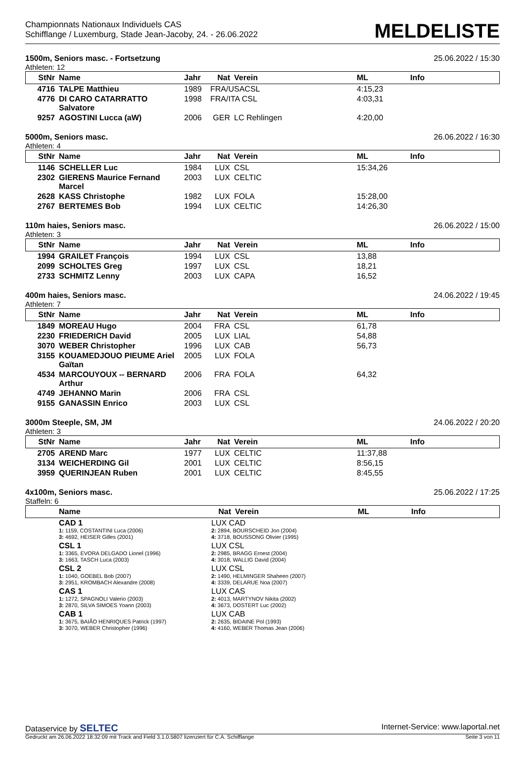Championnats Nationaux Individuels CAS
Schifflange / Luxemburg, Stade Jean-Jacoby, 24. - 26.06.2022
MELDELISTE
1500m, Seniors masc. - Fortsetzung 25.06.2022 / 15:30
Athleten: 12
| StNr | Name | Jahr | Nat | Verein | ML | Info |
| --- | --- | --- | --- | --- | --- | --- |
| 4716 | TALPE Matthieu | 1989 | FRA/USACSL | | 4:15,23 | |
| 4776 | DI CARO CATARRATTO Salvatore | 1998 | FRA/ITA CSL | | 4:03,31 | |
| 9257 | AGOSTINI Lucca (aW) | 2006 | GER | LC Rehlingen | 4:20,00 | |
5000m, Seniors masc. 26.06.2022 / 16:30
Athleten: 4
| StNr | Name | Jahr | Nat | Verein | ML | Info |
| --- | --- | --- | --- | --- | --- | --- |
| 1146 | SCHELLER Luc | 1984 | LUX | CSL | 15:34,26 | |
| 2302 | GIERENS Maurice Fernand Marcel | 2003 | LUX | CELTIC | | |
| 2628 | KASS Christophe | 1982 | LUX | FOLA | 15:28,00 | |
| 2767 | BERTEMES Bob | 1994 | LUX | CELTIC | 14:26,30 | |
110m haies, Seniors masc. 26.06.2022 / 15:00
Athleten: 3
| StNr | Name | Jahr | Nat | Verein | ML | Info |
| --- | --- | --- | --- | --- | --- | --- |
| 1994 | GRAILET François | 1994 | LUX | CSL | 13,88 | |
| 2099 | SCHOLTES Greg | 1997 | LUX | CSL | 18,21 | |
| 2733 | SCHMITZ Lenny | 2003 | LUX | CAPA | 16,52 | |
400m haies, Seniors masc. 24.06.2022 / 19:45
Athleten: 7
| StNr | Name | Jahr | Nat | Verein | ML | Info |
| --- | --- | --- | --- | --- | --- | --- |
| 1849 | MOREAU Hugo | 2004 | FRA | CSL | 61,78 | |
| 2230 | FRIEDERICH David | 2005 | LUX | LIAL | 54,88 | |
| 3070 | WEBER Christopher | 1996 | LUX | CAB | 56,73 | |
| 3155 | KOUAMEDJOUO PIEUME Ariel Gaïtan | 2005 | LUX | FOLA | | |
| 4534 | MARCOUYOUX -- BERNARD Arthur | 2006 | FRA | FOLA | 64,32 | |
| 4749 | JEHANNO Marin | 2006 | FRA | CSL | | |
| 9155 | GANASSIN Enrico | 2003 | LUX | CSL | | |
3000m Steeple, SM, JM 24.06.2022 / 20:20
Athleten: 3
| StNr | Name | Jahr | Nat | Verein | ML | Info |
| --- | --- | --- | --- | --- | --- | --- |
| 2705 | AREND Marc | 1977 | LUX | CELTIC | 11:37,88 | |
| 3134 | WEICHERDING Gil | 2001 | LUX | CELTIC | 8:56,15 | |
| 3959 | QUERINJEAN Ruben | 2001 | LUX | CELTIC | 8:45,55 | |
4x100m, Seniors masc. 25.06.2022 / 17:25
Staffeln: 6
| | Name | Nat | Verein | ML | Info |
| --- | --- | --- | --- | --- | --- |
| | CAD 1 1: 1159, COSTANTINI Luca (2006) 3: 4692, HEISER Gilles (2001) | LUX CAD 2: 2894, BOURSCHEID Jon (2004) 4: 3718, BOUSSONG Olivier (1995) | | | |
| | CSL 1 1: 3365, EVORA DELGADO Lionel (1996) 3: 1663, TASCH Luca (2003) | LUX CSL 2: 2985, BRAGG Ernest (2004) 4: 3018, WALLIG David (2004) | | | |
| | CSL 2 1: 1040, GOEBEL Bob (2007) 3: 2951, KROMBACH Alexandre (2008) | LUX CSL 2: 1490, HELMINGER Shaheen (2007) 4: 3339, DELARUE Noa (2007) | | | |
| | CAS 1 1: 1272, SPAGNOLI Valerio (2003) 3: 2870, SILVA SIMOES Yoann (2003) | LUX CAS 2: 4013, MARTYNOV Nikita (2002) 4: 3673, DOSTERT Luc (2002) | | | |
| | CAB 1 1: 3675, BAIÃO HENRIQUES Patrick (1997) 3: 3070, WEBER Christopher (1996) | LUX CAB 2: 2635, BIDAINE Pol (1993) 4: 4160, WEBER Thomas Jean (2006) | | | |
Dataservice by SELTEC Internet-Service: www.laportal.net
Gedruckt am 26.06.2022 18:32:09 mit Track and Field 3.1.0.5807 lizenziert für C.A. Schifflange Seite 3 von 11